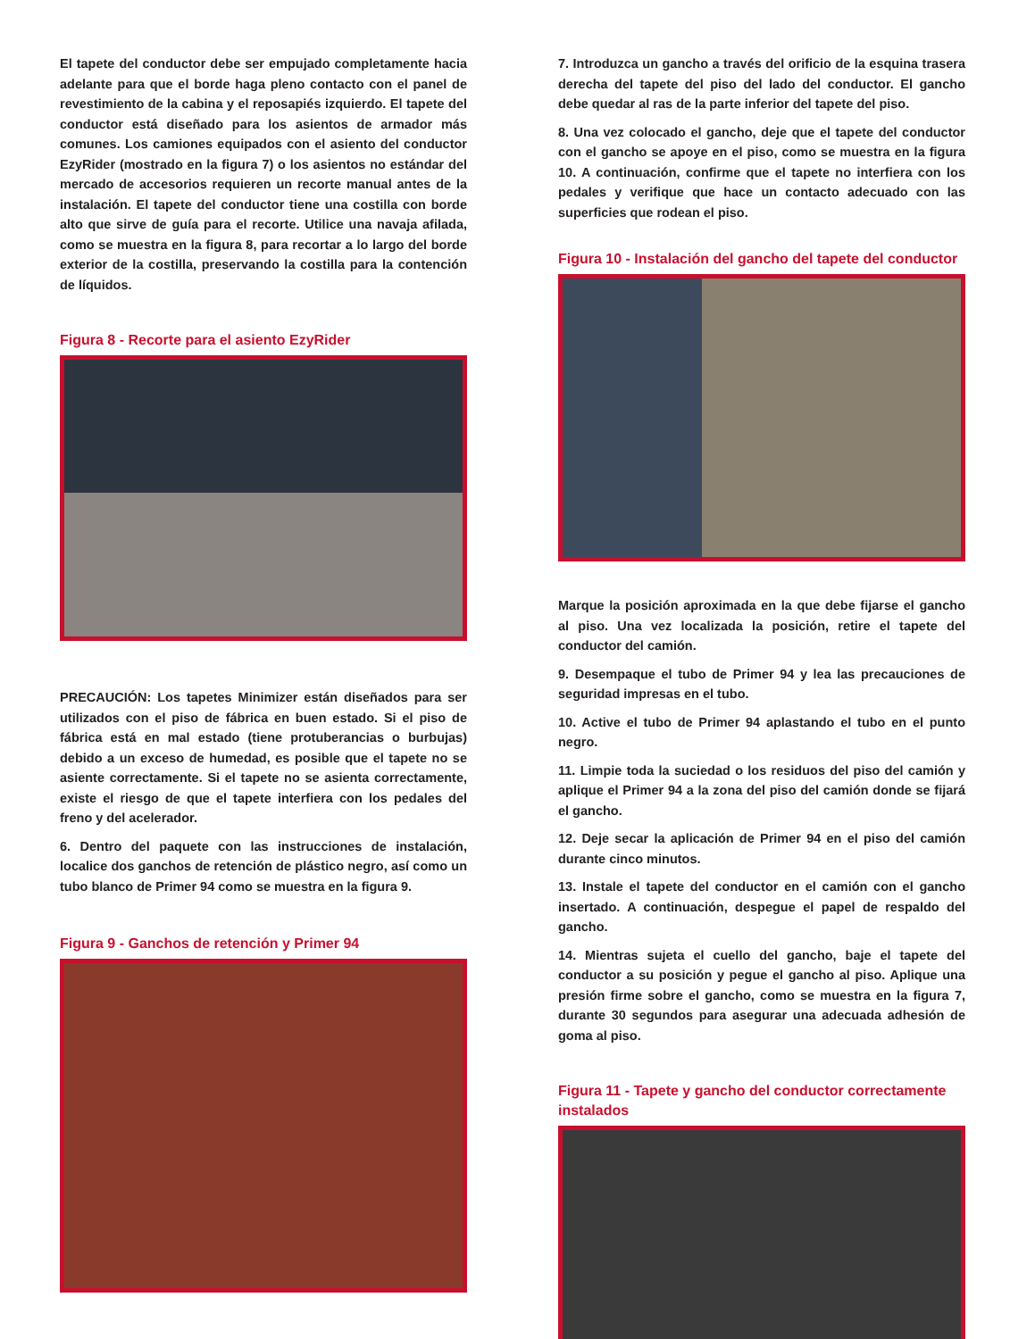El tapete del conductor debe ser empujado completamente hacia adelante para que el borde haga pleno contacto con el panel de revestimiento de la cabina y el reposapiés izquierdo. El tapete del conductor está diseñado para los asientos de armador más comunes. Los camiones equipados con el asiento del conductor EzyRider (mostrado en la figura 7) o los asientos no estándar del mercado de accesorios requieren un recorte manual antes de la instalación. El tapete del conductor tiene una costilla con borde alto que sirve de guía para el recorte. Utilice una navaja afilada, como se muestra en la figura 8, para recortar a lo largo del borde exterior de la costilla, preservando la costilla para la contención de líquidos.
Figura 8 - Recorte para el asiento EzyRider
PRECAUCIÓN: Los tapetes Minimizer están diseñados para ser utilizados con el piso de fábrica en buen estado. Si el piso de fábrica está en mal estado (tiene protuberancias o burbujas) debido a un exceso de humedad, es posible que el tapete no se asiente correctamente. Si el tapete no se asienta correctamente, existe el riesgo de que el tapete interfiera con los pedales del freno y del acelerador.
6. Dentro del paquete con las instrucciones de instalación, localice dos ganchos de retención de plástico negro, así como un tubo blanco de Primer 94 como se muestra en la figura 9.
Figura 9 - Ganchos de retención y Primer 94
7. Introduzca un gancho a través del orificio de la esquina trasera derecha del tapete del piso del lado del conductor. El gancho debe quedar al ras de la parte inferior del tapete del piso.
8. Una vez colocado el gancho, deje que el tapete del conductor con el gancho se apoye en el piso, como se muestra en la figura 10. A continuación, confirme que el tapete no interfiera con los pedales y verifique que hace un contacto adecuado con las superficies que rodean el piso.
Figura 10 - Instalación del gancho del tapete del conductor
Marque la posición aproximada en la que debe fijarse el gancho al piso. Una vez localizada la posición, retire el tapete del conductor del camión.
9. Desempaque el tubo de Primer 94 y lea las precauciones de seguridad impresas en el tubo.
10. Active el tubo de Primer 94 aplastando el tubo en el punto negro.
11. Limpie toda la suciedad o los residuos del piso del camión y aplique el Primer 94 a la zona del piso del camión donde se fijará el gancho.
12. Deje secar la aplicación de Primer 94 en el piso del camión durante cinco minutos.
13. Instale el tapete del conductor en el camión con el gancho insertado. A continuación, despegue el papel de respaldo del gancho.
14. Mientras sujeta el cuello del gancho, baje el tapete del conductor a su posición y pegue el gancho al piso. Aplique una presión firme sobre el gancho, como se muestra en la figura 7, durante 30 segundos para asegurar una adecuada adhesión de goma al piso.
Figura 11 - Tapete y gancho del conductor correctamente instalados